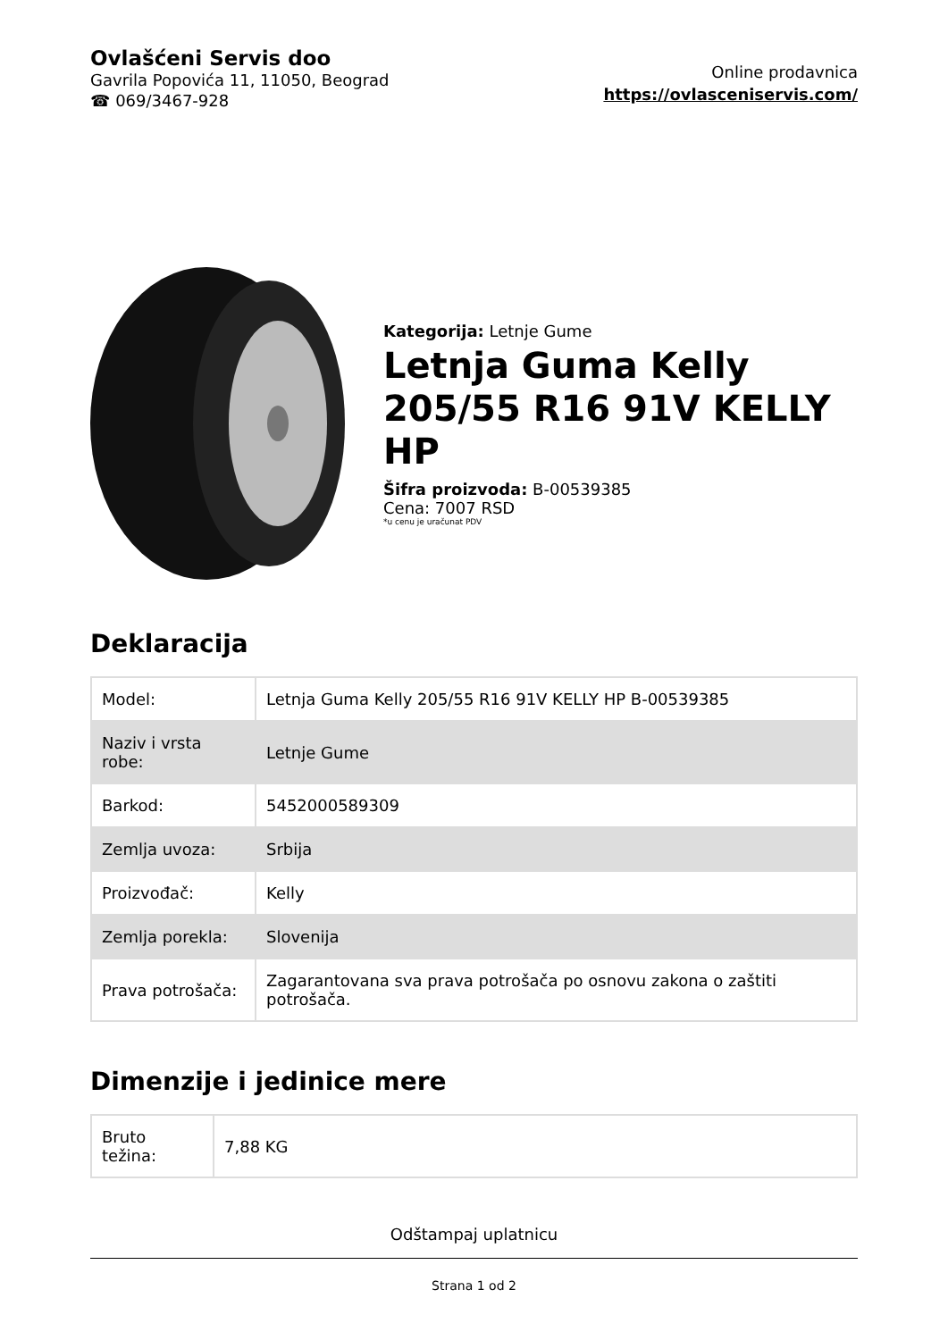Ovlašćeni Servis doo
Gavrila Popovića 11, 11050, Beograd
☎ 069/3467-928
Online prodavnica
https://ovlasceniservis.com/
Kategorija: Letnje Gume
Letnja Guma Kelly 205/55 R16 91V KELLY HP
Šifra proizvoda: B-00539385
Cena: 7007 RSD
*u cenu je uračunat PDV
Deklaracija
| Model: | Letnja Guma Kelly 205/55 R16 91V KELLY HP B-00539385 |
| Naziv i vrsta robe: | Letnje Gume |
| Barkod: | 5452000589309 |
| Zemlja uvoza: | Srbija |
| Proizvođač: | Kelly |
| Zemlja porekla: | Slovenija |
| Prava potrošača: | Zagarantovana sva prava potrošača po osnovu zakona o zaštiti potrošača. |
Dimenzije i jedinice mere
| Bruto težina: | 7,88 KG |
Odštampaj uplatnicu
Strana 1 od 2